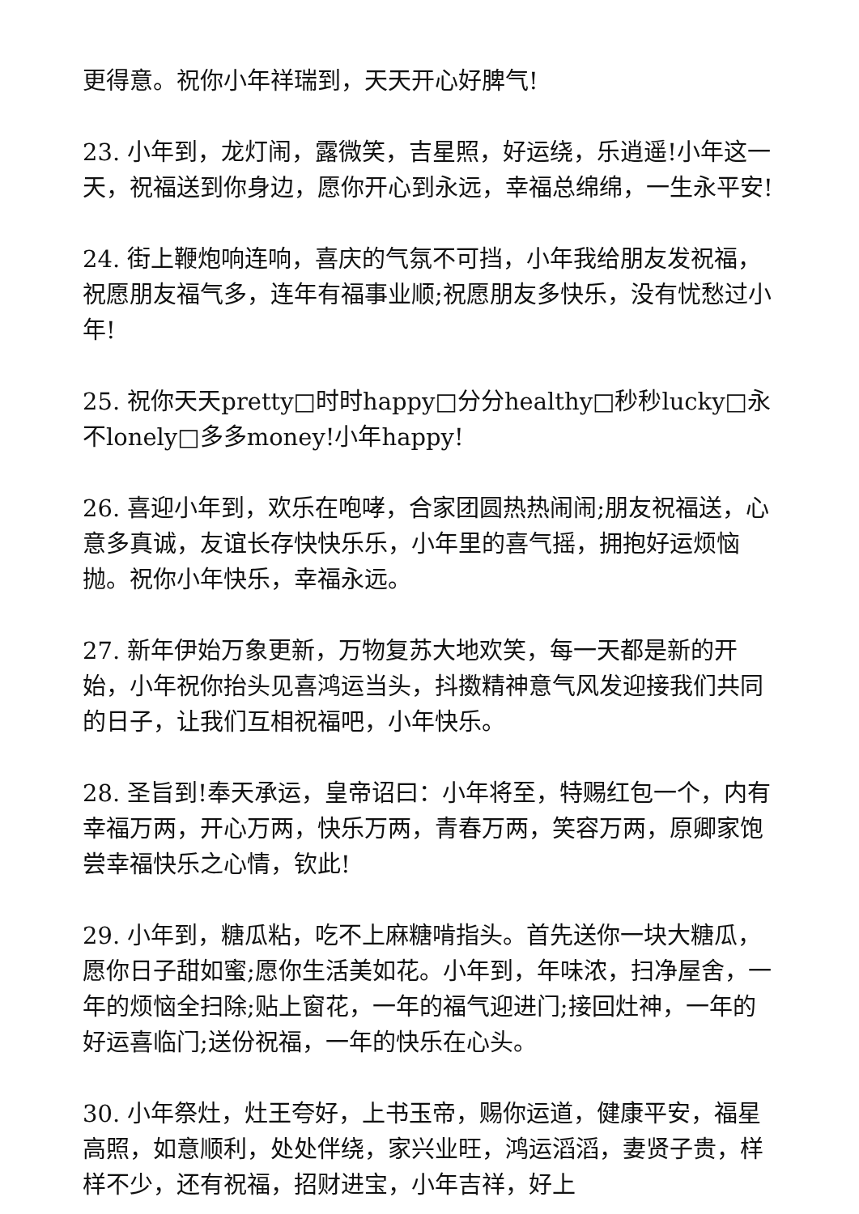更得意。祝你小年祥瑞到，天天开心好脾气!
23. 小年到，龙灯闹，露微笑，吉星照，好运绕，乐逍遥!小年这一天，祝福送到你身边，愿你开心到永远，幸福总绵绵，一生永平安!
24. 街上鞭炮响连响，喜庆的气氛不可挡，小年我给朋友发祝福，祝愿朋友福气多，连年有福事业顺;祝愿朋友多快乐，没有忧愁过小年!
25. 祝你天天pretty□时时happy□分分healthy□秒秒lucky□永不lonely□多多money!小年happy!
26. 喜迎小年到，欢乐在咆哮，合家团圆热热闹闹;朋友祝福送，心意多真诚，友谊长存快快乐乐，小年里的喜气摇，拥抱好运烦恼抛。祝你小年快乐，幸福永远。
27. 新年伊始万象更新，万物复苏大地欢笑，每一天都是新的开始，小年祝你抬头见喜鸿运当头，抖擞精神意气风发迎接我们共同的日子，让我们互相祝福吧，小年快乐。
28. 圣旨到!奉天承运，皇帝诏曰：小年将至，特赐红包一个，内有幸福万两，开心万两，快乐万两，青春万两，笑容万两，原卿家饱尝幸福快乐之心情，钦此!
29. 小年到，糖瓜粘，吃不上麻糖啃指头。首先送你一块大糖瓜，愿你日子甜如蜜;愿你生活美如花。小年到，年味浓，扫净屋舍，一年的烦恼全扫除;贴上窗花，一年的福气迎进门;接回灶神，一年的好运喜临门;送份祝福，一年的快乐在心头。
30. 小年祭灶，灶王夸好，上书玉帝，赐你运道，健康平安，福星高照，如意顺利，处处伴绕，家兴业旺，鸿运滔滔，妻贤子贵，样样不少，还有祝福，招财进宝，小年吉祥，好上